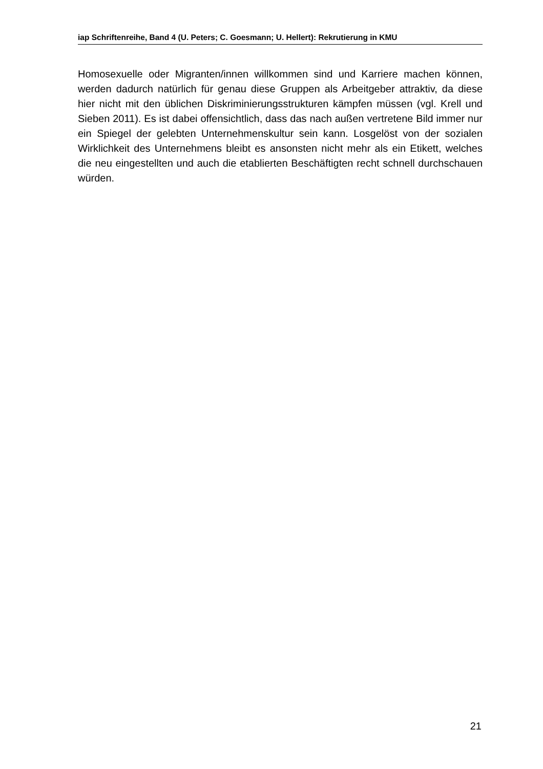iap Schriftenreihe, Band 4 (U. Peters; C. Goesmann; U. Hellert): Rekrutierung in KMU
Homosexuelle oder Migranten/innen willkommen sind und Karriere machen können, werden dadurch natürlich für genau diese Gruppen als Arbeitgeber attraktiv, da diese hier nicht mit den üblichen Diskriminierungsstrukturen kämpfen müssen (vgl. Krell und Sieben 2011). Es ist dabei offensichtlich, dass das nach außen vertretene Bild immer nur ein Spiegel der gelebten Unternehmenskultur sein kann. Losgelöst von der sozialen Wirklichkeit des Unternehmens bleibt es ansonsten nicht mehr als ein Etikett, welches die neu eingestellten und auch die etablierten Beschäftigten recht schnell durchschauen würden.
21